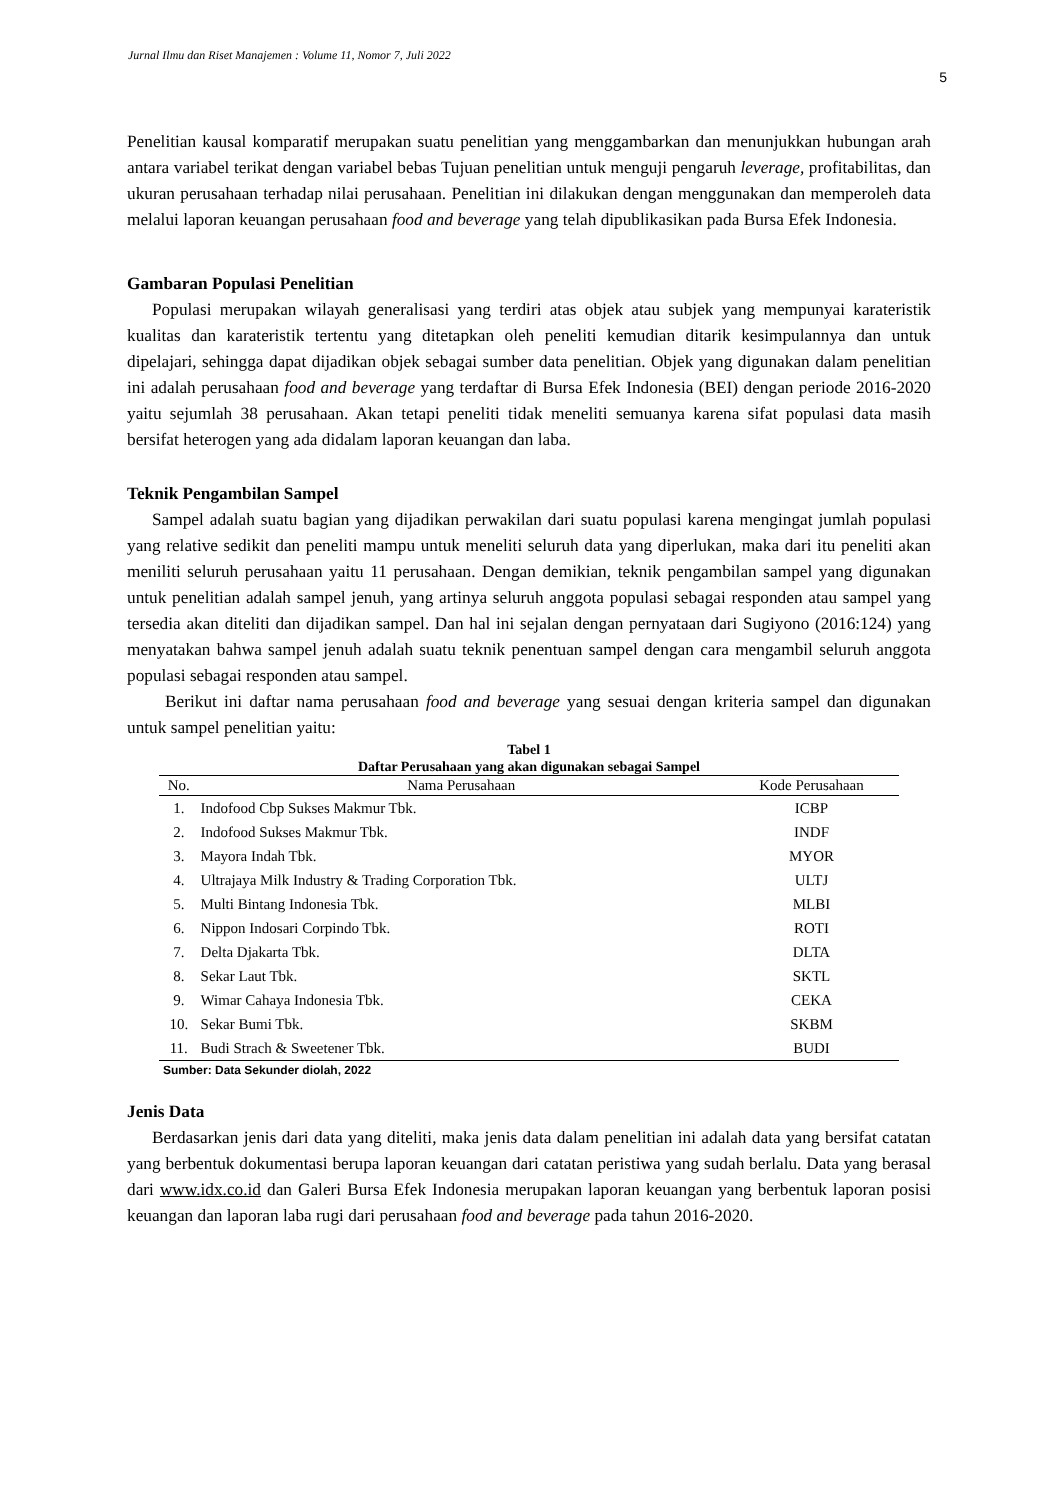Jurnal Ilmu dan Riset Manajemen : Volume 11, Nomor 7, Juli 2022
5
Penelitian kausal komparatif merupakan suatu penelitian yang menggambarkan dan menunjukkan hubungan arah antara variabel terikat dengan variabel bebas Tujuan penelitian untuk menguji pengaruh leverage, profitabilitas, dan ukuran perusahaan terhadap nilai perusahaan. Penelitian ini dilakukan dengan menggunakan dan memperoleh data melalui laporan keuangan perusahaan food and beverage yang telah dipublikasikan pada Bursa Efek Indonesia.
Gambaran Populasi Penelitian
Populasi merupakan wilayah generalisasi yang terdiri atas objek atau subjek yang mempunyai karateristik kualitas dan karateristik tertentu yang ditetapkan oleh peneliti kemudian ditarik kesimpulannya dan untuk dipelajari, sehingga dapat dijadikan objek sebagai sumber data penelitian. Objek yang digunakan dalam penelitian ini adalah perusahaan food and beverage yang terdaftar di Bursa Efek Indonesia (BEI) dengan periode 2016-2020 yaitu sejumlah 38 perusahaan. Akan tetapi peneliti tidak meneliti semuanya karena sifat populasi data masih bersifat heterogen yang ada didalam laporan keuangan dan laba.
Teknik Pengambilan Sampel
Sampel adalah suatu bagian yang dijadikan perwakilan dari suatu populasi karena mengingat jumlah populasi yang relative sedikit dan peneliti mampu untuk meneliti seluruh data yang diperlukan, maka dari itu peneliti akan meniliti seluruh perusahaan yaitu 11 perusahaan. Dengan demikian, teknik pengambilan sampel yang digunakan untuk penelitian adalah sampel jenuh, yang artinya seluruh anggota populasi sebagai responden atau sampel yang tersedia akan diteliti dan dijadikan sampel. Dan hal ini sejalan dengan pernyataan dari Sugiyono (2016:124) yang menyatakan bahwa sampel jenuh adalah suatu teknik penentuan sampel dengan cara mengambil seluruh anggota populasi sebagai responden atau sampel.
Berikut ini daftar nama perusahaan food and beverage yang sesuai dengan kriteria sampel dan digunakan untuk sampel penelitian yaitu:
Tabel 1
Daftar Perusahaan yang akan digunakan sebagai Sampel
| No. | Nama Perusahaan | Kode Perusahaan |
| --- | --- | --- |
| 1. | Indofood Cbp Sukses Makmur Tbk. | ICBP |
| 2. | Indofood Sukses Makmur Tbk. | INDF |
| 3. | Mayora Indah Tbk. | MYOR |
| 4. | Ultrajaya Milk Industry & Trading Corporation Tbk. | ULTJ |
| 5. | Multi Bintang Indonesia Tbk. | MLBI |
| 6. | Nippon Indosari Corpindo Tbk. | ROTI |
| 7. | Delta Djakarta Tbk. | DLTA |
| 8. | Sekar Laut Tbk. | SKTL |
| 9. | Wimar Cahaya Indonesia Tbk. | CEKA |
| 10. | Sekar Bumi Tbk. | SKBM |
| 11. | Budi Strach & Sweetener Tbk. | BUDI |
Sumber: Data Sekunder diolah, 2022
Jenis Data
Berdasarkan jenis dari data yang diteliti, maka jenis data dalam penelitian ini adalah data yang bersifat catatan yang berbentuk dokumentasi berupa laporan keuangan dari catatan peristiwa yang sudah berlalu. Data yang berasal dari www.idx.co.id dan Galeri Bursa Efek Indonesia merupakan laporan keuangan yang berbentuk laporan posisi keuangan dan laporan laba rugi dari perusahaan food and beverage pada tahun 2016-2020.